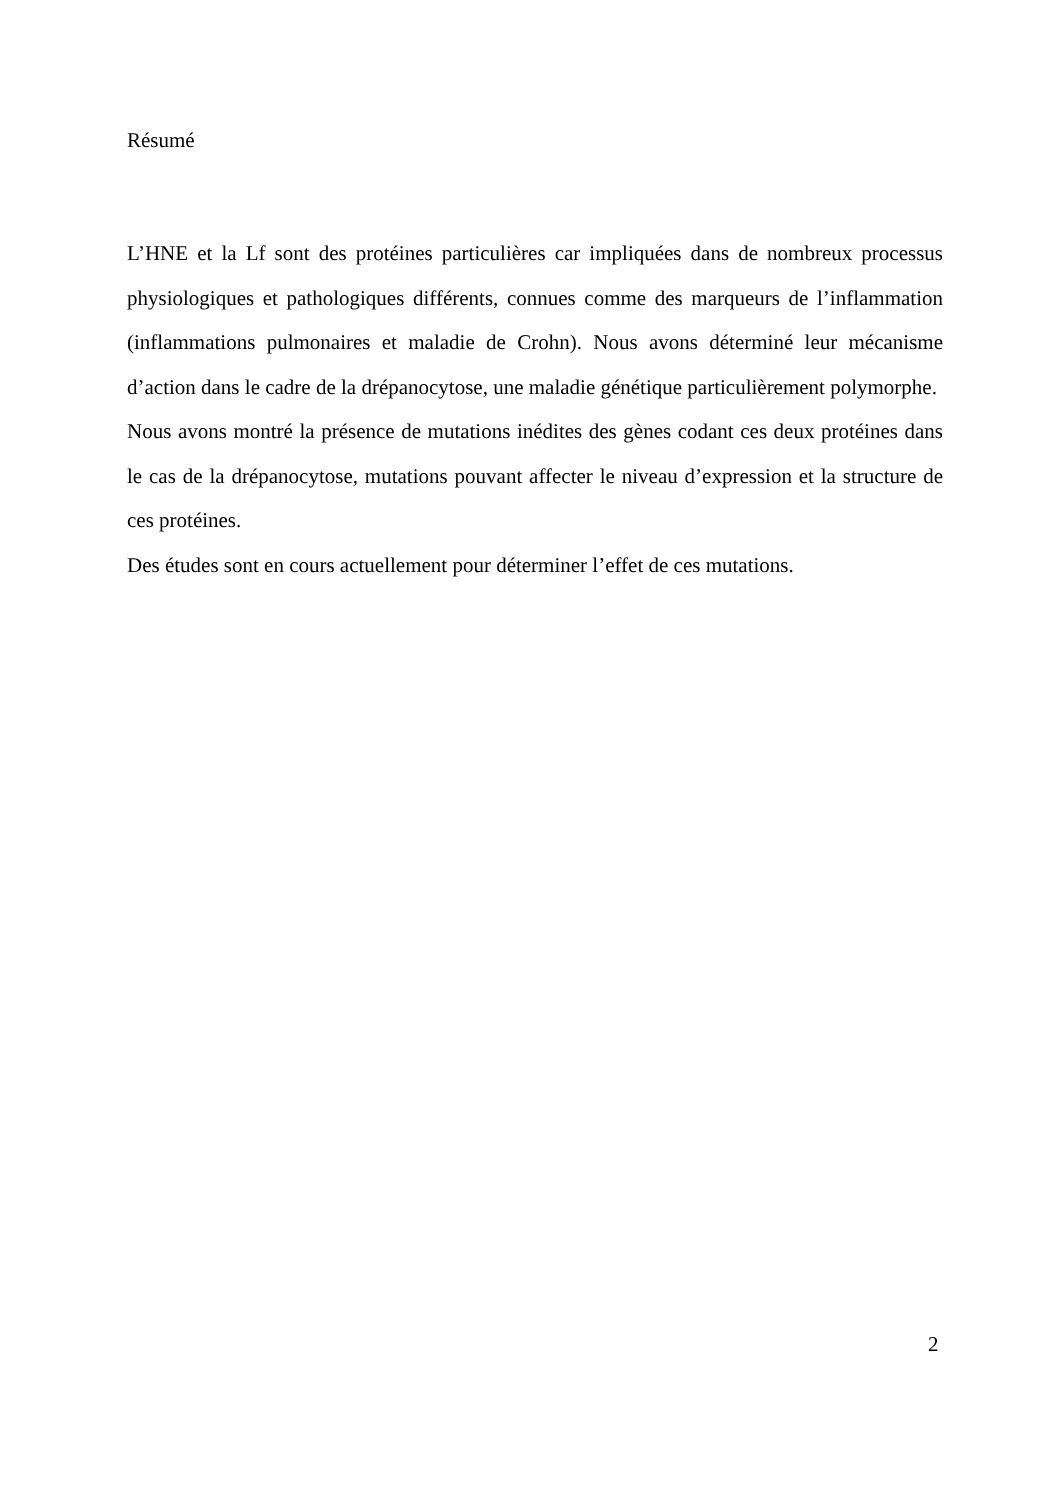Résumé
L’HNE et la Lf sont des protéines particulières car impliquées dans de nombreux processus physiologiques et pathologiques différents, connues comme des marqueurs de l’inflammation (inflammations pulmonaires et maladie de Crohn). Nous avons déterminé leur mécanisme d’action dans le cadre de la drépanocytose, une maladie génétique particulièrement polymorphe.
Nous avons montré la présence de mutations inédites des gènes codant ces deux protéines dans le cas de la drépanocytose, mutations pouvant affecter le niveau d’expression et la structure de ces protéines.
Des études sont en cours actuellement pour déterminer l’effet de ces mutations.
2